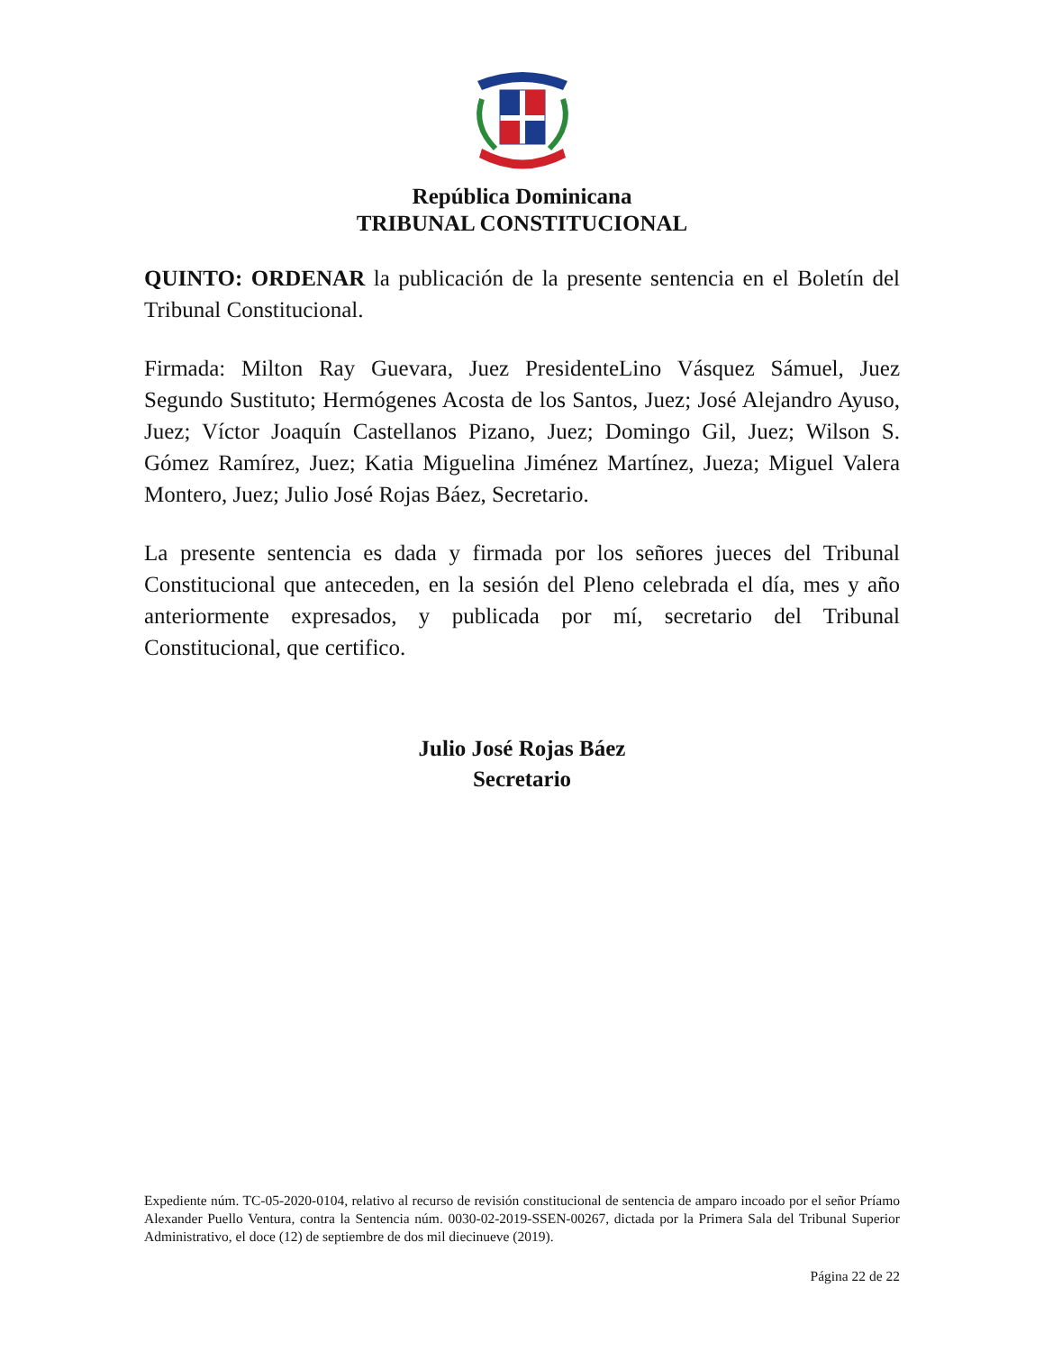República Dominicana
TRIBUNAL CONSTITUCIONAL
QUINTO: ORDENAR la publicación de la presente sentencia en el Boletín del Tribunal Constitucional.
Firmada: Milton Ray Guevara, Juez PresidenteLino Vásquez Sámuel, Juez Segundo Sustituto; Hermógenes Acosta de los Santos, Juez; José Alejandro Ayuso, Juez; Víctor Joaquín Castellanos Pizano, Juez; Domingo Gil, Juez; Wilson S. Gómez Ramírez, Juez; Katia Miguelina Jiménez Martínez, Jueza; Miguel Valera Montero, Juez; Julio José Rojas Báez, Secretario.
La presente sentencia es dada y firmada por los señores jueces del Tribunal Constitucional que anteceden, en la sesión del Pleno celebrada el día, mes y año anteriormente expresados, y publicada por mí, secretario del Tribunal Constitucional, que certifico.
Julio José Rojas Báez
Secretario
Expediente núm. TC-05-2020-0104, relativo al recurso de revisión constitucional de sentencia de amparo incoado por el señor Príamo Alexander Puello Ventura, contra la Sentencia núm. 0030-02-2019-SSEN-00267, dictada por la Primera Sala del Tribunal Superior Administrativo, el doce (12) de septiembre de dos mil diecinueve (2019).
Página 22 de 22